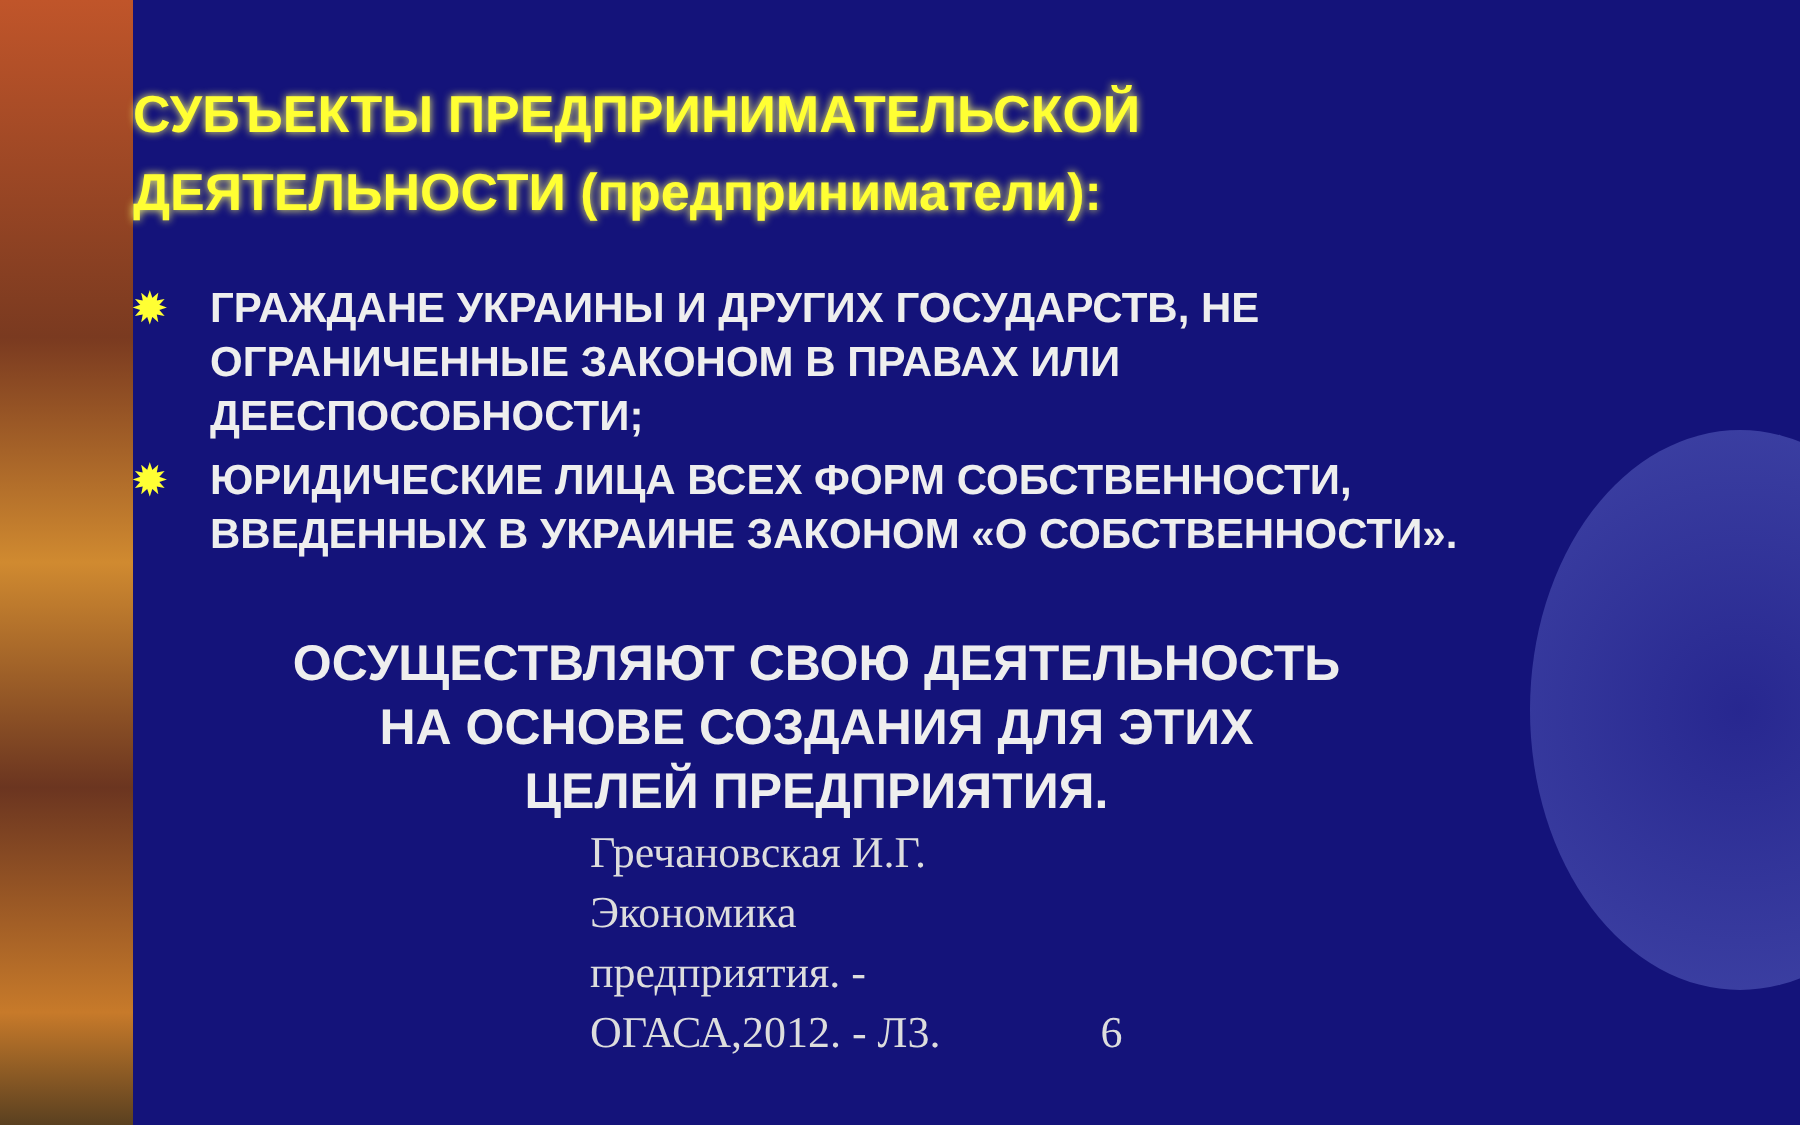СУБЪЕКТЫ ПРЕДПРИНИМАТЕЛЬСКОЙ ДЕЯТЕЛЬНОСТИ (предприниматели):
✹ ГРАЖДАНЕ УКРАИНЫ И ДРУГИХ ГОСУДАРСТВ, НЕ ОГРАНИЧЕННЫЕ ЗАКОНОМ В ПРАВАХ ИЛИ ДЕЕСПОСОБНОСТИ;
✹ ЮРИДИЧЕСКИЕ ЛИЦА ВСЕХ ФОРМ СОБСТВЕННОСТИ, ВВЕДЕННЫХ В УКРАИНЕ ЗАКОНОМ «О СОБСТВЕННОСТИ».
ОСУЩЕСТВЛЯЮТ СВОЮ ДЕЯТЕЛЬНОСТЬ
НА ОСНОВЕ СОЗДАНИЯ ДЛЯ ЭТИХ
ЦЕЛЕЙ ПРЕДПРИЯТИЯ.
Гречановская И.Г.
Экономика
предприятия. -
ОГАСА,2012. - Л3.
6